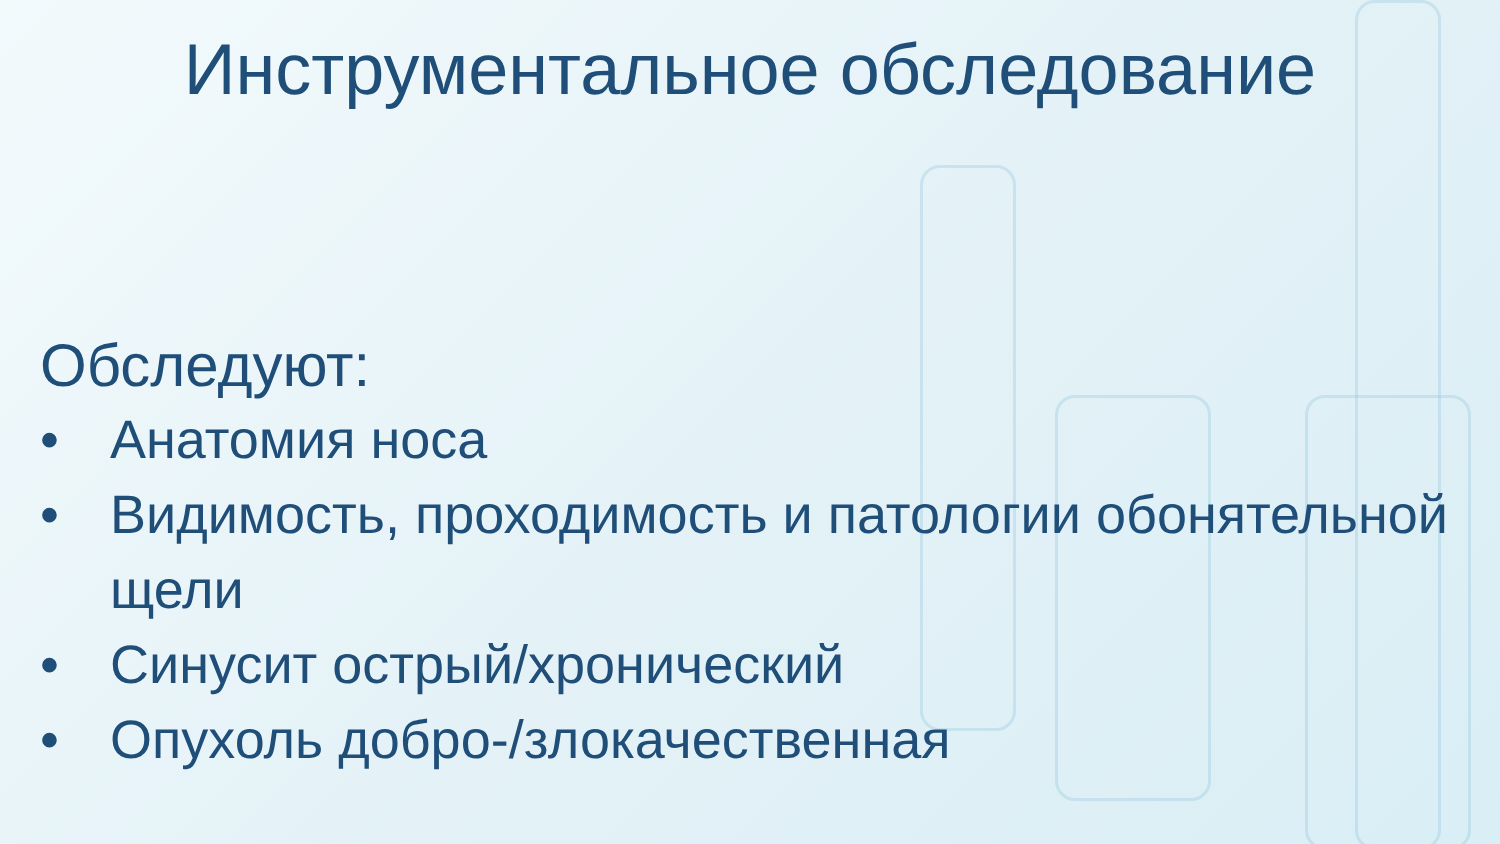Инструментальное обследование
Обследуют:
• Анатомия носа
• Видимость, проходимость и патологии обонятельной щели
• Синусит острый/хронический
• Опухоль добро-/злокачественная